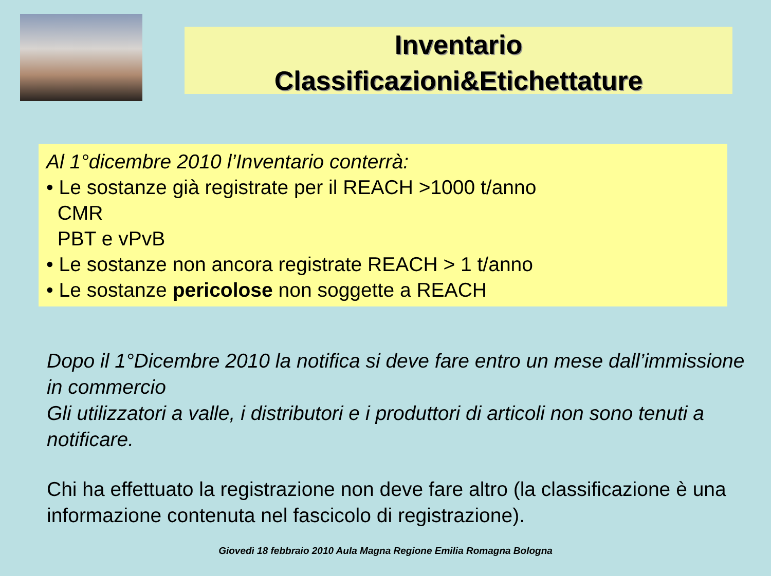Inventario
Classificazioni&Etichettature
Al 1°dicembre 2010 l’Inventario conterrà:
• Le sostanze già registrate per il REACH >1000 t/anno
CMR
PBT e vPvB
• Le sostanze non ancora registrate REACH > 1 t/anno
• Le sostanze pericolose non soggette a REACH
Dopo il 1°Dicembre 2010 la notifica si deve fare entro un mese dall’immissione in commercio
Gli utilizzatori a valle, i distributori e i produttori di articoli non sono tenuti a notificare.
Chi ha effettuato la registrazione non deve fare altro (la classificazione è una informazione contenuta nel fascicolo di registrazione).
Giovedì 18 febbraio 2010 Aula Magna Regione Emilia Romagna Bologna